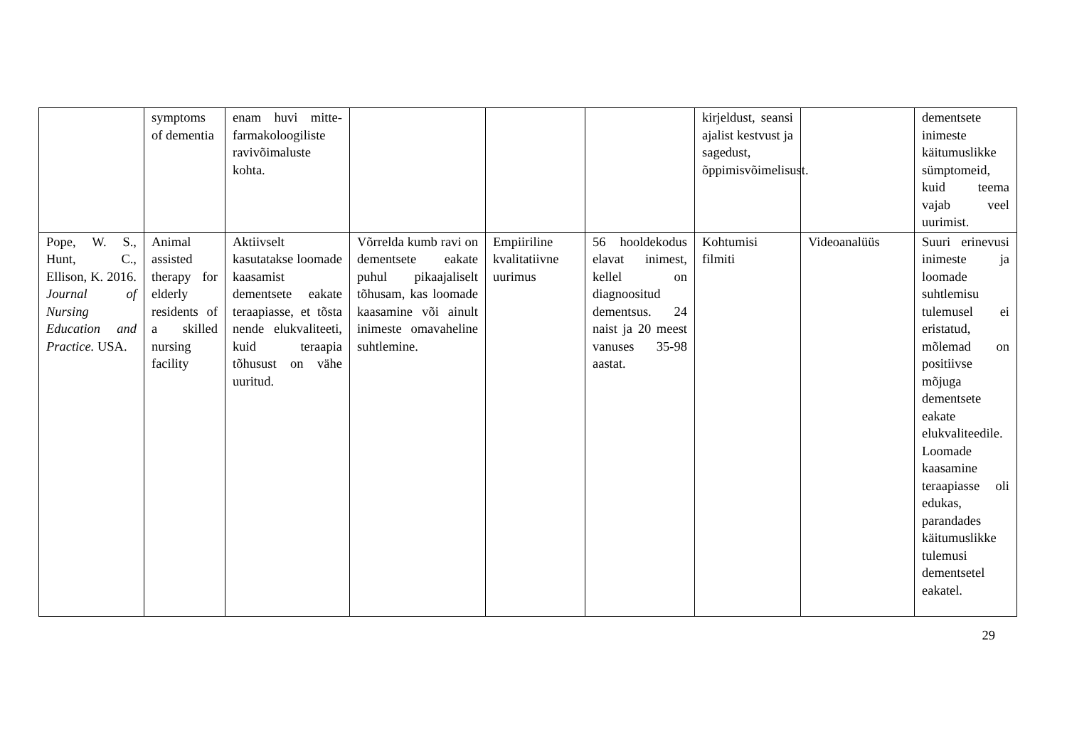| | symptoms of dementia | enam huvi mitte-farmakoloogiliste ravivõimaluste kohta. | | | | kirjeldust, seansi ajalist kestvust ja sagedust, õppimisvõimelisust. | | dementsete inimeste käitumuslikke sümptomeid, kuid teema vajab veel uurimist. |
| Pope, W. S., Hunt, C., Ellison, K. 2016. Journal of Nursing Education and Practice. USA. | Animal assisted therapy for elderly residents of a skilled nursing facility | Aktiivselt kasutatakse loomade kaasamist dementsete eakate teraapiasse, et tõsta nende elukvaliteeti, kuid teraapia tõhusust on vähe uuritud. | Võrrelda kumb ravi on dementsete eakate puhul pikaajaliselt tõhusam, kas loomade kaasamine või ainult inimeste omavaheline suhtlemine. | Empiiriline kvalitatiivne uurimus | 56 hooldekodus elavat inimest, kellel on diagnoositud dementsus. 24 naist ja 20 meest vanuses 35-98 aastat. | Kohtumisi filmiti | Videoanalüüs | Suuri erinevusi inimeste ja loomade suhtlemisu tulemusel ei eristatud, mõlemad on positiivse mõjuga dementsete eakate elukvaliteedile. Loomade kaasamine teraapiasse oli edukas, parandades käitumuslikke tulemusi dementsetel eakatel. |
29